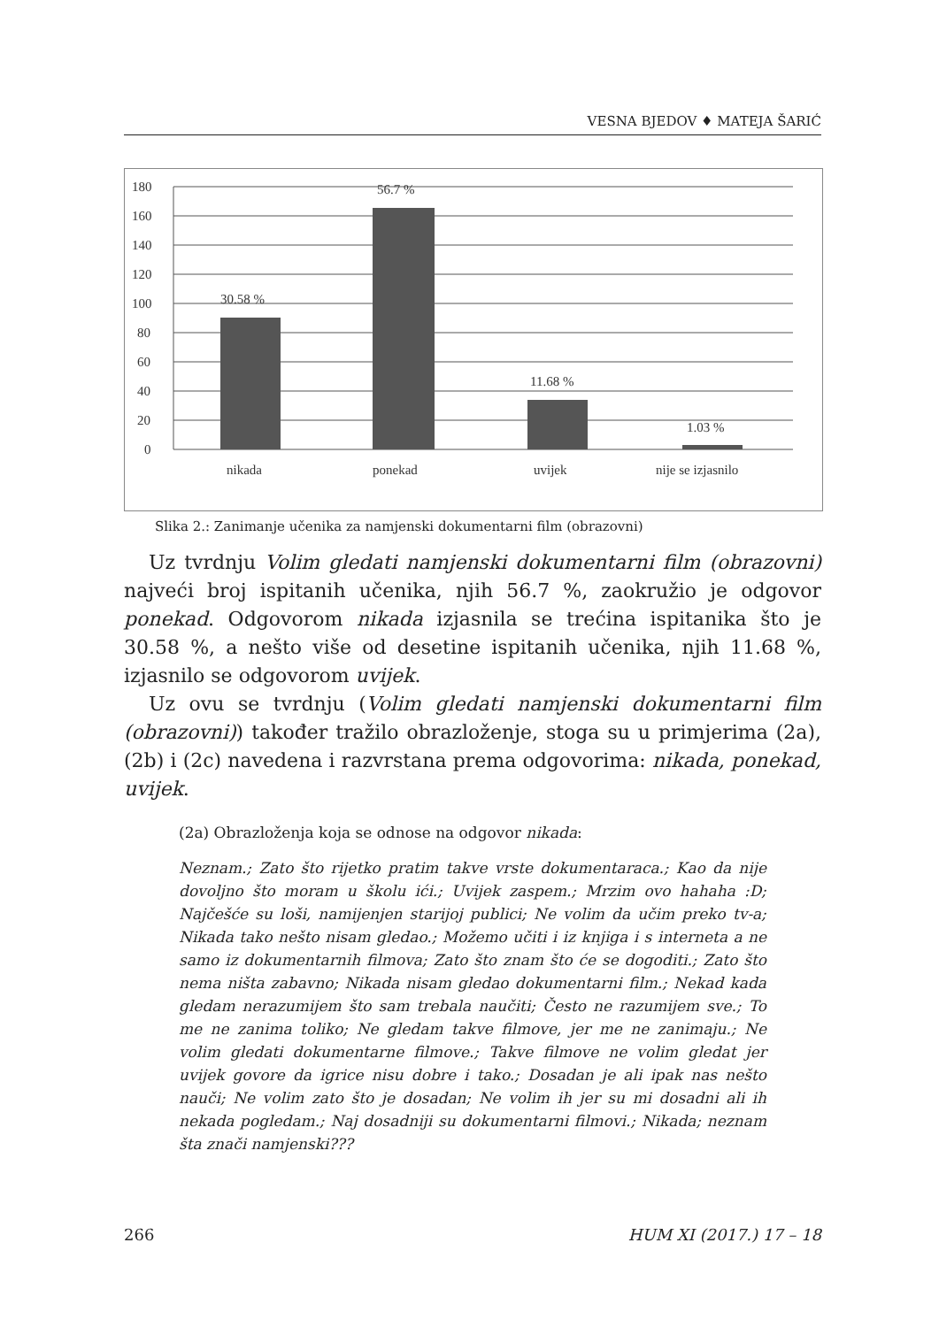VESNA BJEDOV ♦ MATEJA ŠARIĆ
180
160
140
120
100
80
60
40
20
0
30.58 %
56.7 %
11.68 %
1.03 %
nikada
ponekad
uvijek
nije se izjasnilo
Slika 2.: Zanimanje učenika za namjenski dokumentarni film (obrazovni)
Uz tvrdnju Volim gledati namjenski dokumentarni film (obrazovni) najveći broj ispitanih učenika, njih 56.7 %, zaokružio je odgovor ponekad. Odgovorom nikada izjasnila se trećina ispitanika što je 30.58 %, a nešto više od desetine ispitanih učenika, njih 11.68 %, izjasnilo se odgovorom uvijek.
Uz ovu se tvrdnju (Volim gledati namjenski dokumentarni film (obrazovni)) također tražilo obrazloženje, stoga su u primjerima (2a), (2b) i (2c) navedena i razvrstana prema odgovorima: nikada, ponekad, uvijek.
(2a) Obrazloženja koja se odnose na odgovor nikada:
Neznam.; Zato što rijetko pratim takve vrste dokumentaraca.; Kao da nije dovoljno što moram u školu ići.; Uvijek zaspem.; Mrzim ovo hahaha :D; Najčešće su loši, namijenjen starijoj publici; Ne volim da učim preko tv-a; Nikada tako nešto nisam gledao.; Možemo učiti i iz knjiga i s interneta a ne samo iz dokumentarnih filmova; Zato što znam što će se dogoditi.; Zato što nema ništa zabavno; Nikada nisam gledao dokumentarni film.; Nekad kada gledam nerazumijem što sam trebala naučiti; Često ne razumijem sve.; To me ne zanima toliko; Ne gledam takve filmove, jer me ne zanimaju.; Ne volim gledati dokumentarne filmove.; Takve filmove ne volim gledat jer uvijek govore da igrice nisu dobre i tako.; Dosadan je ali ipak nas nešto nauči; Ne volim zato što je dosadan; Ne volim ih jer su mi dosadni ali ih nekada pogledam.; Naj dosadniji su dokumentarni filmovi.; Nikada; neznam šta znači namjenski???
266 HUM XI (2017.) 17 – 18